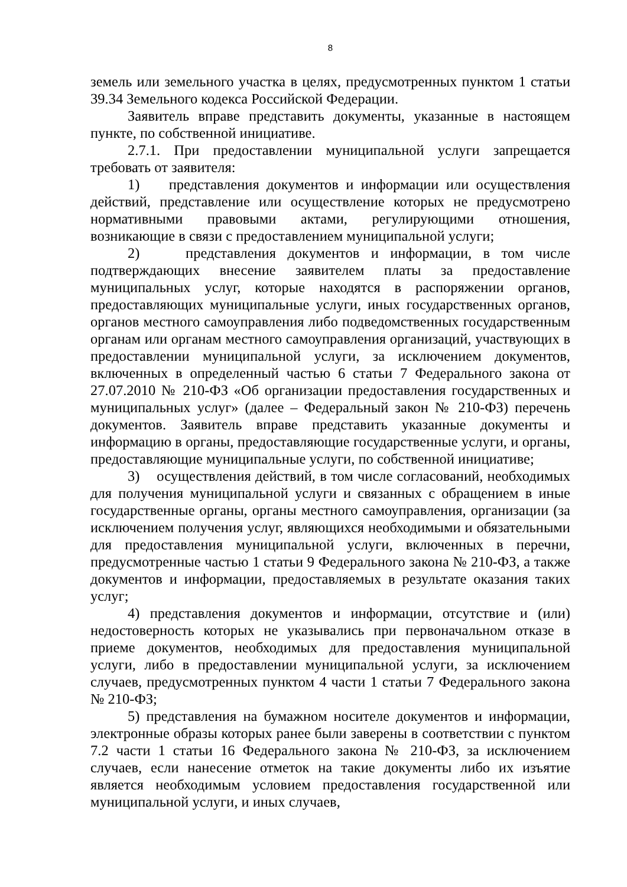8
земель или земельного участка в целях, предусмотренных пунктом 1 статьи 39.34 Земельного кодекса Российской Федерации.
Заявитель вправе представить документы, указанные в настоящем пункте, по собственной инициативе.
2.7.1. При предоставлении муниципальной услуги запрещается требовать от заявителя:
1) представления документов и информации или осуществления действий, представление или осуществление которых не предусмотрено нормативными правовыми актами, регулирующими отношения, возникающие в связи с предоставлением муниципальной услуги;
2) представления документов и информации, в том числе подтверждающих внесение заявителем платы за предоставление муниципальных услуг, которые находятся в распоряжении органов, предоставляющих муниципальные услуги, иных государственных органов, органов местного самоуправления либо подведомственных государственным органам или органам местного самоуправления организаций, участвующих в предоставлении муниципальной услуги, за исключением документов, включенных в определенный частью 6 статьи 7 Федерального закона от 27.07.2010 № 210-ФЗ «Об организации предоставления государственных и муниципальных услуг» (далее – Федеральный закон № 210-ФЗ) перечень документов. Заявитель вправе представить указанные документы и информацию в органы, предоставляющие государственные услуги, и органы, предоставляющие муниципальные услуги, по собственной инициативе;
3) осуществления действий, в том числе согласований, необходимых для получения муниципальной услуги и связанных с обращением в иные государственные органы, органы местного самоуправления, организации (за исключением получения услуг, являющихся необходимыми и обязательными для предоставления муниципальной услуги, включенных в перечни, предусмотренные частью 1 статьи 9 Федерального закона № 210-ФЗ, а также документов и информации, предоставляемых в результате оказания таких услуг;
4) представления документов и информации, отсутствие и (или) недостоверность которых не указывались при первоначальном отказе в приеме документов, необходимых для предоставления муниципальной услуги, либо в предоставлении муниципальной услуги, за исключением случаев, предусмотренных пунктом 4 части 1 статьи 7 Федерального закона № 210-ФЗ;
5) представления на бумажном носителе документов и информации, электронные образы которых ранее были заверены в соответствии с пунктом 7.2 части 1 статьи 16 Федерального закона № 210-ФЗ, за исключением случаев, если нанесение отметок на такие документы либо их изъятие является необходимым условием предоставления государственной или муниципальной услуги, и иных случаев,